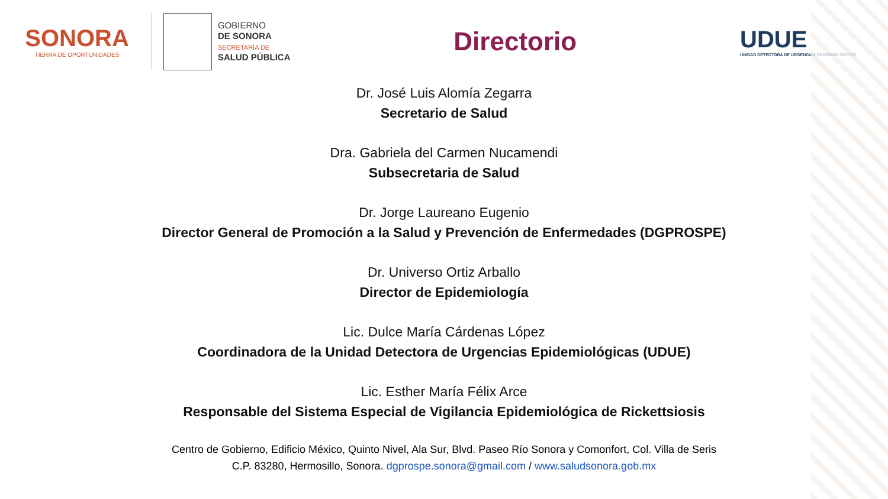SONORA
TIERRA DE OPORTUNIDADES
GOBIERNO
DE SONORA
SECRETARÍA DE
SALUD PÚBLICA
Directorio
UDUE
UNIDAD DETECTORA DE URGENCIAS EPIDEMIOLÓGICAS
Dr. José Luis Alomía Zegarra
Secretario de Salud
Dra. Gabriela del Carmen Nucamendi
Subsecretaria de Salud
Dr. Jorge Laureano Eugenio
Director General de Promoción a la Salud y Prevención de Enfermedades (DGPROSPE)
Dr. Universo Ortiz Arballo
Director de Epidemiología
Lic. Dulce María Cárdenas López
Coordinadora de la Unidad Detectora de Urgencias Epidemiológicas (UDUE)
Lic. Esther María Félix Arce
Responsable del Sistema Especial de Vigilancia Epidemiológica de Rickettsiosis
Centro de Gobierno, Edificio México, Quinto Nivel, Ala Sur, Blvd. Paseo Río Sonora y Comonfort, Col. Villa de Seris
C.P. 83280, Hermosillo, Sonora. dgprospe.sonora@gmail.com / www.saludsonora.gob.mx